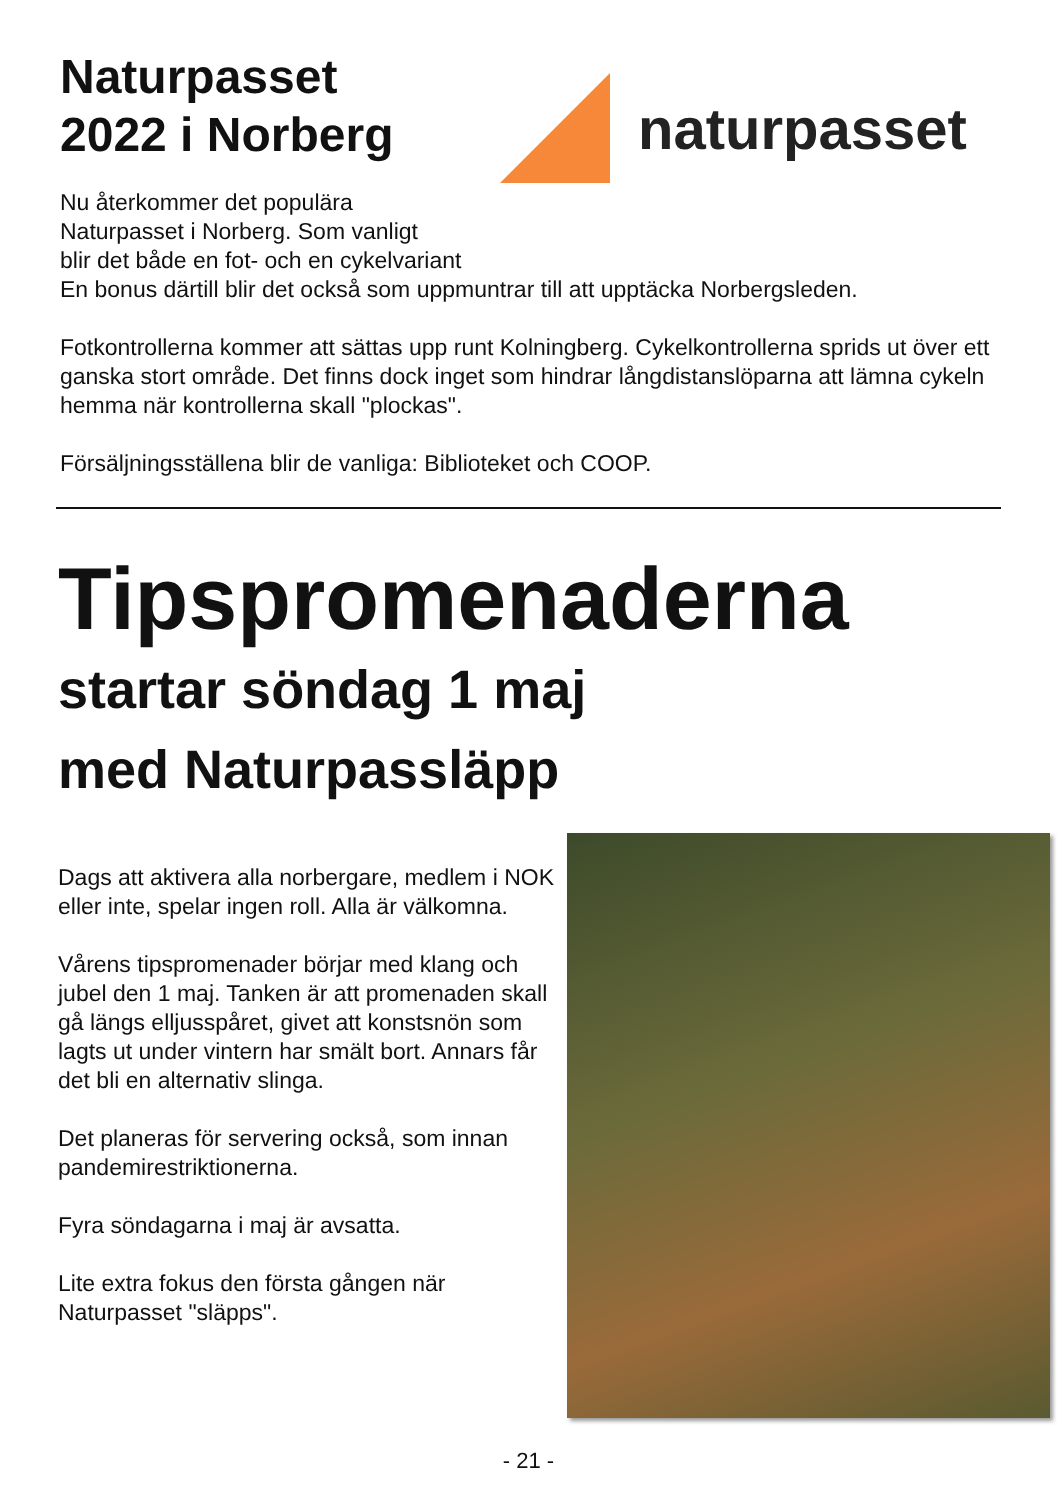Naturpasset
2022 i Norberg
naturpasset
Nu återkommer det populära
Naturpasset i Norberg. Som vanligt
blir det både en fot- och en cykelvariant
En bonus därtill blir det också som uppmuntrar till att upptäcka Norbergsleden.
Fotkontrollerna kommer att sättas upp runt Kolningberg. Cykelkontrollerna sprids ut över ett ganska stort område. Det finns dock inget som hindrar långdistanslöparna att lämna cykeln hemma när kontrollerna skall "plockas".
Försäljningsställena blir de vanliga: Biblioteket och COOP.
Tipspromenaderna
startar söndag 1 maj
med Naturpassläpp
Dags att aktivera alla norbergare, medlem i NOK eller inte, spelar ingen roll. Alla är välkomna.
Vårens tipspromenader börjar med klang och jubel den 1 maj. Tanken är att promenaden skall gå längs elljusspåret, givet att konstsnön som lagts ut under vintern har smält bort. Annars får det bli en alternativ slinga.
Det planeras för servering också, som innan pandemirestriktionerna.
Fyra söndagarna i maj är avsatta.
Lite extra fokus den första gången när Naturpasset "släpps".
- 21 -